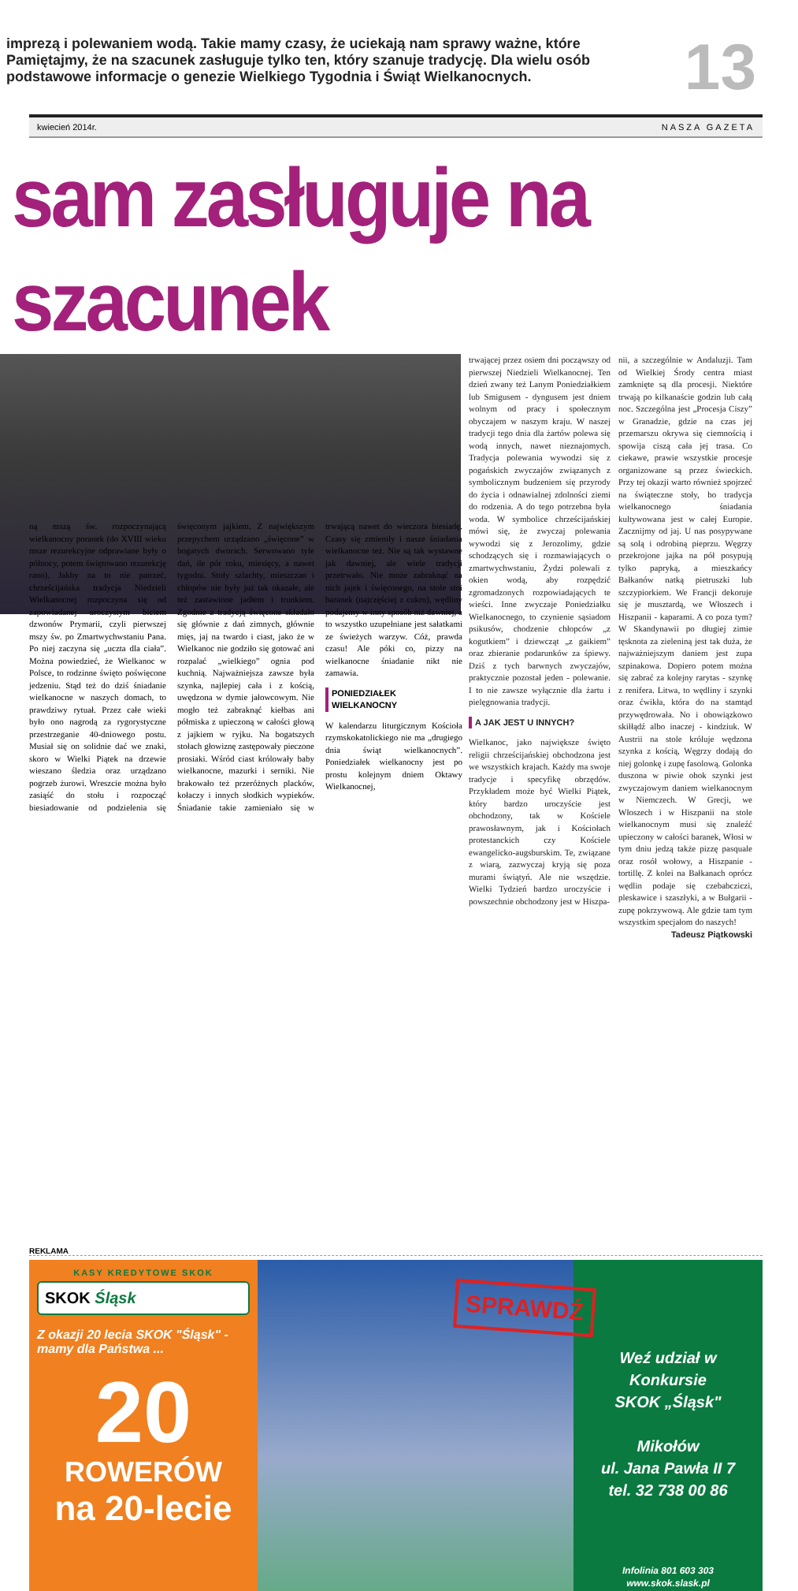imprezą i polewaniem wodą. Takie mamy czasy, że uciekają nam sprawy ważne, które
Pamiętajmy, że na szacunek zasługuje tylko ten, który szanuje tradycję. Dla wielu osób
podstawowe informacje o genezie Wielkiego Tygodnia i Świąt Wielkanocnych.
13
kwiecień 2014r. NASZA GAZETA
sam zasługuje na szacunek
trwającej przez osiem dni począwszy od pierwszej Niedzieli Wielkanocnej. Ten dzień zwany też Lanym Poniedziałkiem lub Smigusem - dyngusem jest dniem wolnym od pracy i społecznym obyczajem w naszym kraju. W naszej tradycji tego dnia dla żartów polewa się wodą innych, nawet nieznajomych. Tradycja polewania wywodzi się z pogańskich zwyczajów związanych z symbolicznym budzeniem się przyrody do życia i odnawialnej zdolności ziemi do rodzenia. A do tego potrzebna była woda. W symbolice chrześcijańskiej mówi się, że zwyczaj polewania wywodzi się z Jerozolimy, gdzie schodzących się i rozmawiających o zmartwychwstaniu, Żydzi polewali z okien wodą, aby rozpędzić zgromadzonych rozpowiadających te wieści. Inne zwyczaje Poniedziałku Wielkanocnego, to czynienie sąsiadom psikusów, chodzenie chłopców „z kogutkiem” i dziewcząt „z gaikiem” oraz zbieranie podarunków za śpiewy. Dziś z tych barwnych zwyczajów, praktycznie pozostał jeden - polewanie. I to nie zawsze wyłącznie dla żartu i pielęgnowania tradycji.
A JAK JEST U INNYCH?
Wielkanoc, jako największe święto religii chrześcijańskiej obchodzona jest we wszystkich krajach. Każdy ma swoje tradycje i specyfikę obrzędów. Przykładem może być Wielki Piątek, który bardzo uroczyście jest obchodzony, tak w Kościele prawosławnym, jak i Kościołach protestanckich czy Kościele ewangelicko-augsburskim. Te, związane z wiarą, zazwyczaj kryją się poza murami świątyń. Ale nie wszędzie. Wielki Tydzień bardzo uroczyście i powszechnie obchodzony jest w Hiszpa-
nii, a szczególnie w Andaluzji. Tam od Wielkiej Środy centra miast zamknięte są dla procesji. Niektóre trwają po kilkanaście godzin lub całą noc. Szczególna jest „Procesja Ciszy” w Granadzie, gdzie na czas jej przemarszu okrywa się ciemnością i spowija ciszą cała jej trasa. Co ciekawe, prawie wszystkie procesje organizowane są przez świeckich. Przy tej okazji warto również spojrzeć na świąteczne stoły, bo tradycja wielkanocnego śniadania kultywowana jest w całej Europie. Zacznijmy od jaj. U nas posypywane są solą i odrobiną pieprzu. Węgrzy przekrojone jajka na pół posypują tylko papryką, a mieszkańcy Bałkanów natką pietruszki lub szczypiorkiem. We Francji dekoruje się je musztardą, we Włoszech i Hiszpanii - kaparami. A co poza tym? W Skandynawii po długiej zimie tęsknota za zieleniną jest tak duża, że najważniejszym daniem jest zupa szpinakowa. Dopiero potem można się zabrać za kolejny rarytas - szynkę z renifera. Litwa, to wędliny i szynki oraz ćwikła, która do na stamtąd przywędrowała. No i obowiązkowo skiłłądź albo inaczej - kindziuk. W Austrii na stole króluje wędzona szynka z kością, Węgrzy dodają do niej golonkę i zupę fasolową. Golonka duszona w piwie obok szynki jest zwyczajowym daniem wielkanocnym w Niemczech. W Grecji, we Włoszech i w Hiszpanii na stole wielkanocnym musi się znaleźć upieczony w całości baranek, Włosi w tym dniu jedzą także pizzę pasquale oraz rosół wołowy, a Hiszpanie - tortillę. Z kolei na Bałkanach oprócz wędlin podaje się czebabcziczi, pleskawice i szaszłyki, a w Bułgarii - zupę pokrzywową. Ale gdzie tam tym wszystkim specjałom do naszych!
Tadeusz Piątkowski
ną mszą św. rozpoczynającą wielkanocny poranek (do XVIII wieku msze rezurekcyjne odprawiane były o północy, potem świętowano rezurekcję rano). Jakby na to nie patrzeć, chrześcijańska tradycja Niedzieli Wielkanocnej rozpoczyna się od zapowiadanej uroczystym biciem dzwonów Prymarii, czyli pierwszej mszy św. po Zmartwychwstaniu Pana. Po niej zaczyna się „uczta dla ciała”. Można powiedzieć, że Wielkanoc w Polsce, to rodzinne święto poświęcone jedzeniu. Stąd też do dziś śniadanie wielkanocne w naszych domach, to prawdziwy rytuał. Przez całe wieki było ono nagrodą za rygorystyczne przestrzeganie 40-dniowego postu. Musiał się on solidnie dać we znaki, skoro w Wielki Piątek na drzewie wieszano śledzia oraz urządzano pogrzeb żurowi. Wreszcie można było zasiąść do stołu i rozpocząć biesiadowanie od podzielenia się święconym jajkiem. Z największym przepychem urządzano „święcone” w bogatych dworach. Serwowano tyle dań, ile pór roku, miesięcy, a nawet tygodni. Stoły szlachty, mieszczan i chłopów nie były już tak okazałe, ale też zastawione jadłem i trunkiem. Zgodnie z tradycją święcone składało się głównie z dań zimnych, głównie mięs, jaj na twardo i ciast, jako że w Wielkanoc nie godziło się gotować ani rozpalać „wielkiego” ognia pod kuchnią. Najważniejsza zawsze była szynka, najlepiej cała i z kością, uwędzona w dymie jałowcowym. Nie mogło też zabraknąć kiełbas ani półmiska z upieczoną w całości głową z jajkiem w ryjku. Na bogatszych stołach głowiznę zastępowały pieczone prosiaki. Wśród ciast królowały baby wielkanocne, mazurki i serniki. Nie brakowało też przeróżnych placków, kołaczy i innych słodkich wypieków. Śniadanie takie zamieniało się w trwającą nawet do wieczora biesiadę. Czasy się zmieniły i nasze śniadania wielkanocne też. Nie są tak wystawne jak dawniej, ale wiele tradycji przetrwało. Nie może zabraknąć na nich jajek i święconego, na stole stoi baranek (najczęściej z cukru), wędliny podajemy w inny sposób niż dawniej, a to wszystko uzupełniane jest sałatkami ze świeżych warzyw. Cóż, prawda czasu! Ale póki co, pizzy na wielkanocne śniadanie nikt nie zamawia.
PONIEDZIAŁEK WIELKANOCNY
W kalendarzu liturgicznym Kościoła rzymskokatolickiego nie ma „drugiego dnia świąt wielkanocnych”. Poniedziałek wielkanocny jest po prostu kolejnym dniem Oktawy Wielkanocnej,
REKLAMA
KASY KREDYTOWE SKOK
SKOK Śląsk
Z okazji 20 lecia SKOK "Śląsk" - mamy dla Państwa ...
20
ROWERÓW
na 20-lecie
SPRAWDŹ
Weź udział w
Konkursie
SKOK „Śląsk"
Mikołów
ul. Jana Pawła II 7
tel. 32 738 00 86
Infolinia 801 603 303
www.skok.slask.pl